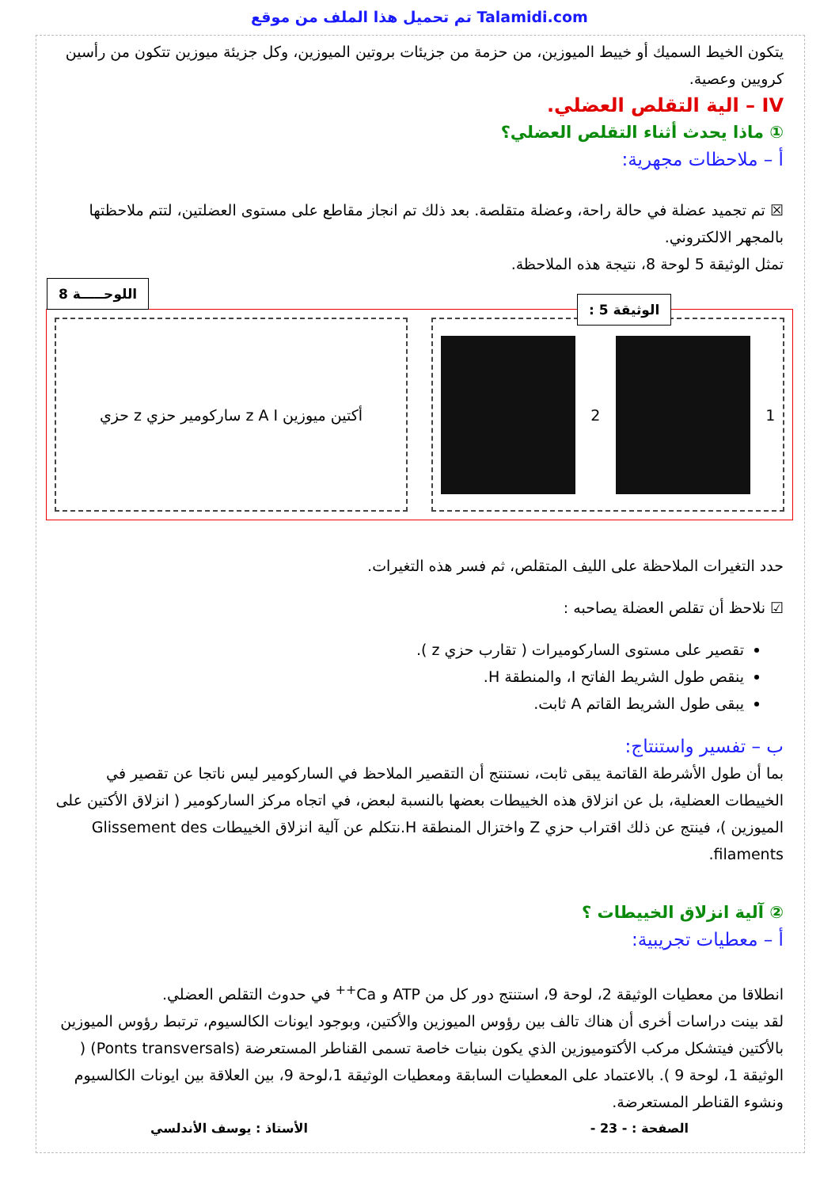تم تحميل هذا الملف من موقع Talamidi.com
يتكون الخيط السميك أو خييط الميوزين، من حزمة من جزيئات بروتين الميوزين، وكل جزيئة ميوزين تتكون من رأسين كرويين وعصية.
IV – الية التقلص العضلي.
① ماذا يحدث أثناء التقلص العضلي؟
أ – ملاحظات مجهرية:
☒ تم تجميد عضلة في حالة راحة، وعضلة متقلصة. بعد ذلك تم انجاز مقاطع على مستوى العضلتين، لتتم ملاحظتها بالمجهر الالكتروني.
تمثل الوثيقة 5 لوحة 8، نتيجة هذه الملاحظة.
اللوحـــــة 8
الوثيقة 5 :
حزي z ساركومير حزي z A I أكتين ميوزين
2 1
حدد التغيرات الملاحظة على الليف المتقلص، ثم فسر هذه التغيرات.
☑ نلاحظ أن تقلص العضلة يصاحبه :
تقصير على مستوى الساركوميرات ( تقارب حزي z ).
ينقص طول الشريط الفاتح I، والمنطقة H.
يبقى طول الشريط القاتم A ثابت.
ب – تفسير واستنتاج:
بما أن طول الأشرطة القاتمة يبقى ثابت، نستنتج أن التقصير الملاحظ في الساركومير ليس ناتجا عن تقصير في الخييطات العضلية، بل عن انزلاق هذه الخييطات بعضها بالنسبة لبعض، في اتجاه مركز الساركومير ( انزلاق الأكتين على الميوزين )، فينتج عن ذلك اقتراب حزي Z واختزال المنطقة H.نتكلم عن آلية انزلاق الخييطات Glissement des filaments.
② آلية انزلاق الخييطات ؟
أ – معطيات تجريبية:
انطلاقا من معطيات الوثيقة 2، لوحة 9، استنتج دور كل من ATP و Ca<sup>++</sup> في حدوث التقلص العضلي.
لقد بينت دراسات أخرى أن هناك تالف بين رؤوس الميوزين والأكتين، وبوجود ايونات الكالسيوم، ترتبط رؤوس الميوزين بالأكتين فيتشكل مركب الأكتوميوزين الذي يكون بنيات خاصة تسمى القناطر المستعرضة (Ponts transversals) ( الوثيقة 1، لوحة 9 ). بالاعتماد على المعطيات السابقة ومعطيات الوثيقة 1،لوحة 9، بين العلاقة بين ايونات الكالسيوم ونشوء القناطر المستعرضة.
الصفحة : - 23 - الأستاذ : يوسف الأندلسي